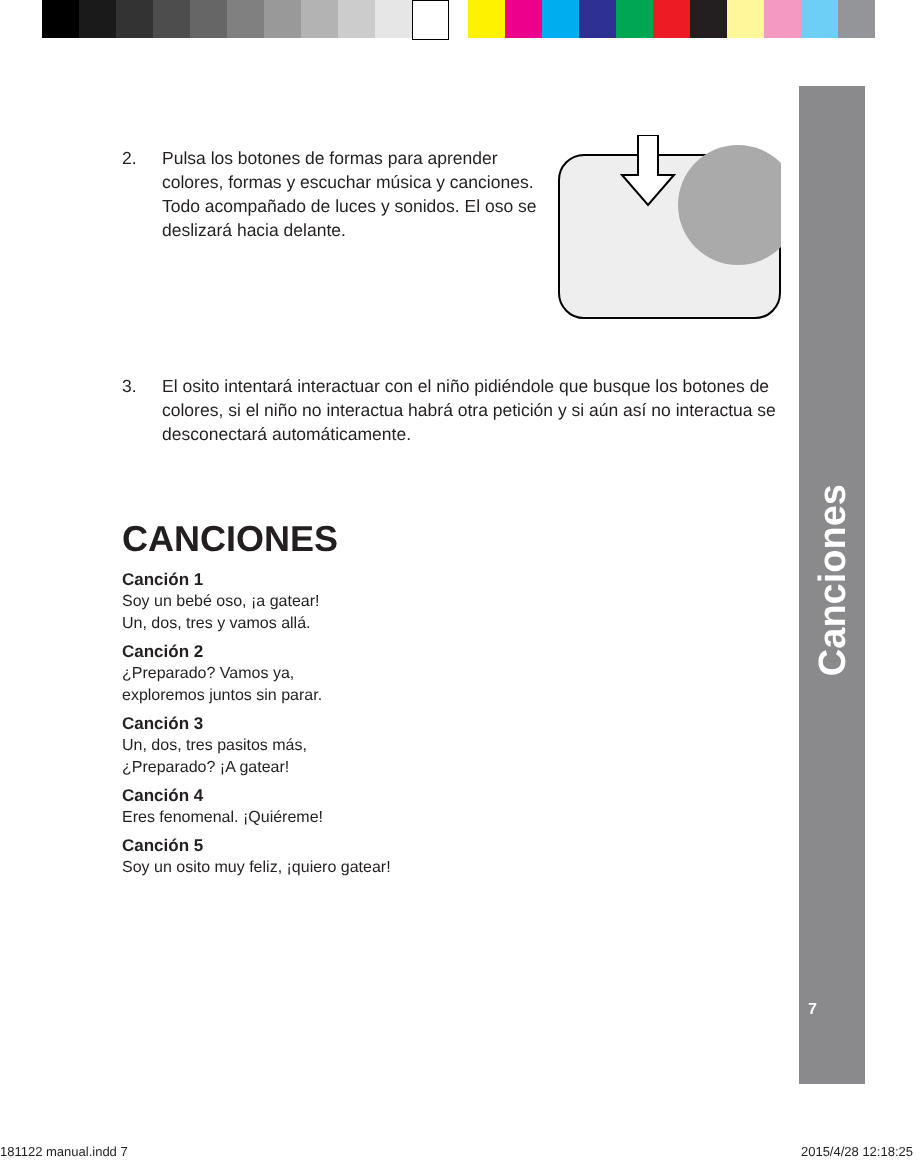Canciones
7
2. Pulsa los botones de formas para aprender colores, formas y escuchar música y canciones. Todo acompañado de luces y sonidos. El oso se deslizará hacia delante.
3. El osito intentará interactuar con el niño pidiéndole que busque los botones de colores, si el niño no interactua habrá otra petición y si aún así no interactua se desconectará automáticamente.
CANCIONES
Canción 1
Soy un bebé oso, ¡a gatear!
Un, dos, tres y vamos allá.
Canción 2
¿Preparado? Vamos ya,
exploremos juntos sin parar.
Canción 3
Un, dos, tres pasitos más,
¿Preparado? ¡A gatear!
Canción 4
Eres fenomenal. ¡Quiéreme!
Canción 5
Soy un osito muy feliz, ¡quiero gatear!
181122 manual.indd 7 2015/4/28 12:18:25